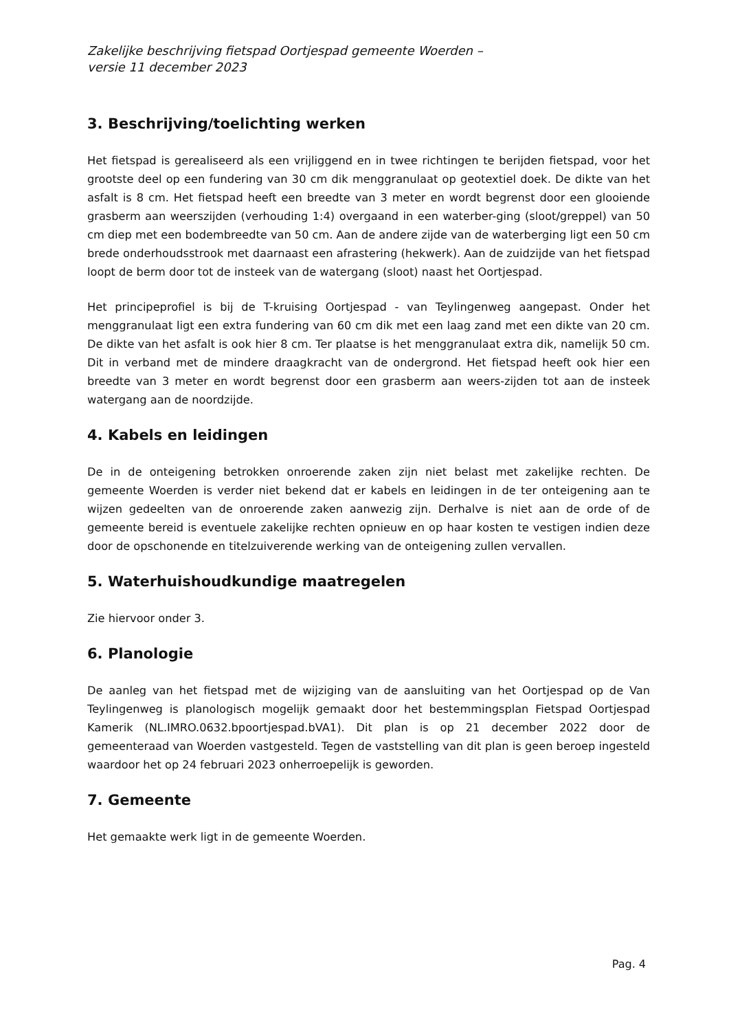Zakelijke beschrijving fietspad Oortjespad gemeente Woerden –
versie 11 december 2023
3. Beschrijving/toelichting werken
Het fietspad is gerealiseerd als een vrijliggend en in twee richtingen te berijden fietspad, voor het grootste deel op een fundering van 30 cm dik menggranulaat op geotextiel doek. De dikte van het asfalt is 8 cm. Het fietspad heeft een breedte van 3 meter en wordt begrenst door een glooiende grasberm aan weerszijden (verhouding 1:4) overgaand in een waterber-ging (sloot/greppel) van 50 cm diep met een bodembreedte van 50 cm. Aan de andere zijde van de waterberging ligt een 50 cm brede onderhoudsstrook met daarnaast een afrastering (hekwerk). Aan de zuidzijde van het fietspad loopt de berm door tot de insteek van de watergang (sloot) naast het Oortjespad.
Het principeprofiel is bij de T-kruising Oortjespad - van Teylingenweg aangepast. Onder het menggranulaat ligt een extra fundering van 60 cm dik met een laag zand met een dikte van 20 cm. De dikte van het asfalt is ook hier 8 cm. Ter plaatse is het menggranulaat extra dik, namelijk 50 cm. Dit in verband met de mindere draagkracht van de ondergrond. Het fietspad heeft ook hier een breedte van 3 meter en wordt begrenst door een grasberm aan weers-zijden tot aan de insteek watergang aan de noordzijde.
4. Kabels en leidingen
De in de onteigening betrokken onroerende zaken zijn niet belast met zakelijke rechten. De gemeente Woerden is verder niet bekend dat er kabels en leidingen in de ter onteigening aan te wijzen gedeelten van de onroerende zaken aanwezig zijn. Derhalve is niet aan de orde of de gemeente bereid is eventuele zakelijke rechten opnieuw en op haar kosten te vestigen indien deze door de opschonende en titelzuiverende werking van de onteigening zullen vervallen.
5. Waterhuishoudkundige maatregelen
Zie hiervoor onder 3.
6. Planologie
De aanleg van het fietspad met de wijziging van de aansluiting van het Oortjespad op de Van Teylingenweg is planologisch mogelijk gemaakt door het bestemmingsplan Fietspad Oortjespad Kamerik (NL.IMRO.0632.bpoortjespad.bVA1). Dit plan is op 21 december 2022 door de gemeenteraad van Woerden vastgesteld. Tegen de vaststelling van dit plan is geen beroep ingesteld waardoor het op 24 februari 2023 onherroepelijk is geworden.
7. Gemeente
Het gemaakte werk ligt in de gemeente Woerden.
Pag. 4